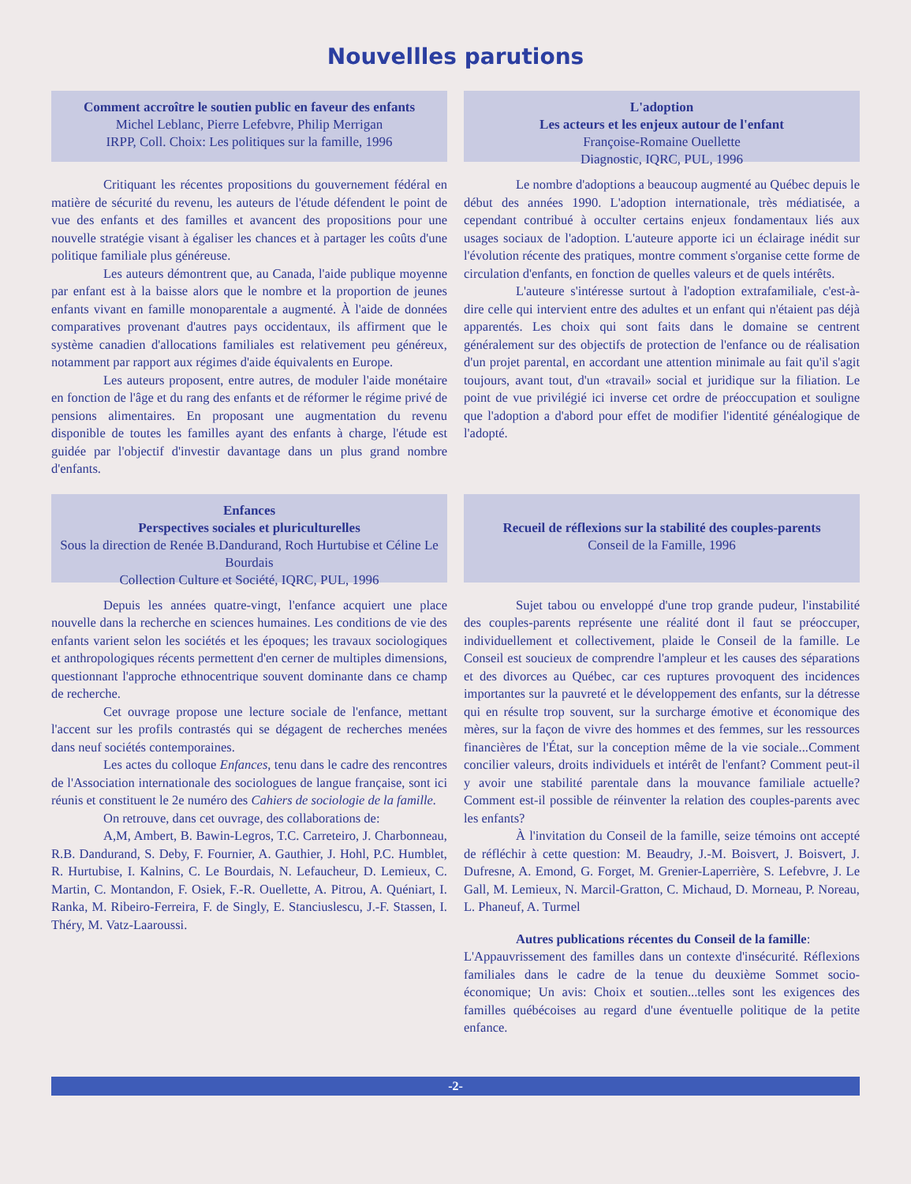Nouvellles parutions
Comment accroître le soutien public en faveur des enfants
Michel Leblanc, Pierre Lefebvre, Philip Merrigan
IRPP, Coll. Choix: Les politiques sur la famille, 1996
Critiquant les récentes propositions du gouvernement fédéral en matière de sécurité du revenu, les auteurs de l'étude défendent le point de vue des enfants et des familles et avancent des propositions pour une nouvelle stratégie visant à égaliser les chances et à partager les coûts d'une politique familiale plus généreuse.
Les auteurs démontrent que, au Canada, l'aide publique moyenne par enfant est à la baisse alors que le nombre et la proportion de jeunes enfants vivant en famille monoparentale a augmenté. À l'aide de données comparatives provenant d'autres pays occidentaux, ils affirment que le système canadien d'allocations familiales est relativement peu généreux, notamment par rapport aux régimes d'aide équivalents en Europe.
Les auteurs proposent, entre autres, de moduler l'aide monétaire en fonction de l'âge et du rang des enfants et de réformer le régime privé de pensions alimentaires. En proposant une augmentation du revenu disponible de toutes les familles ayant des enfants à charge, l'étude est guidée par l'objectif d'investir davantage dans un plus grand nombre d'enfants.
L'adoption
Les acteurs et les enjeux autour de l'enfant
Françoise-Romaine Ouellette
Diagnostic, IQRC, PUL, 1996
Le nombre d'adoptions a beaucoup augmenté au Québec depuis le début des années 1990. L'adoption internationale, très médiatisée, a cependant contribué à occulter certains enjeux fondamentaux liés aux usages sociaux de l'adoption. L'auteure apporte ici un éclairage inédit sur l'évolution récente des pratiques, montre comment s'organise cette forme de circulation d'enfants, en fonction de quelles valeurs et de quels intérêts.
L'auteure s'intéresse surtout à l'adoption extrafamiliale, c'est-à-dire celle qui intervient entre des adultes et un enfant qui n'étaient pas déjà apparentés. Les choix qui sont faits dans le domaine se centrent généralement sur des objectifs de protection de l'enfance ou de réalisation d'un projet parental, en accordant une attention minimale au fait qu'il s'agit toujours, avant tout, d'un «travail» social et juridique sur la filiation. Le point de vue privilégié ici inverse cet ordre de préoccupation et souligne que l'adoption a d'abord pour effet de modifier l'identité généalogique de l'adopté.
Enfances
Perspectives sociales et pluriculturelles
Sous la direction de Renée B.Dandurand, Roch Hurtubise et Céline Le Bourdais
Collection Culture et Société, IQRC, PUL, 1996
Depuis les années quatre-vingt, l'enfance acquiert une place nouvelle dans la recherche en sciences humaines. Les conditions de vie des enfants varient selon les sociétés et les époques; les travaux sociologiques et anthropologiques récents permettent d'en cerner de multiples dimensions, questionnant l'approche ethnocentrique souvent dominante dans ce champ de recherche.
Cet ouvrage propose une lecture sociale de l'enfance, mettant l'accent sur les profils contrastés qui se dégagent de recherches menées dans neuf sociétés contemporaines.
Les actes du colloque Enfances, tenu dans le cadre des rencontres de l'Association internationale des sociologues de langue française, sont ici réunis et constituent le 2e numéro des Cahiers de sociologie de la famille.
On retrouve, dans cet ouvrage, des collaborations de:
A,M, Ambert, B. Bawin-Legros, T.C. Carreteiro, J. Charbonneau, R.B. Dandurand, S. Deby, F. Fournier, A. Gauthier, J. Hohl, P.C. Humblet, R. Hurtubise, I. Kalnins, C. Le Bourdais, N. Lefaucheur, D. Lemieux, C. Martin, C. Montandon, F. Osiek, F.-R. Ouellette, A. Pitrou, A. Quéniart, I. Ranka, M. Ribeiro-Ferreira, F. de Singly, E. Stanciuslescu, J.-F. Stassen, I. Théry, M. Vatz-Laaroussi.
Recueil de réflexions sur la stabilité des couples-parents
Conseil de la Famille, 1996
Sujet tabou ou enveloppé d'une trop grande pudeur, l'instabilité des couples-parents représente une réalité dont il faut se préoccuper, individuellement et collectivement, plaide le Conseil de la famille. Le Conseil est soucieux de comprendre l'ampleur et les causes des séparations et des divorces au Québec, car ces ruptures provoquent des incidences importantes sur la pauvreté et le développement des enfants, sur la détresse qui en résulte trop souvent, sur la surcharge émotive et économique des mères, sur la façon de vivre des hommes et des femmes, sur les ressources financières de l'État, sur la conception même de la vie sociale...Comment concilier valeurs, droits individuels et intérêt de l'enfant? Comment peut-il y avoir une stabilité parentale dans la mouvance familiale actuelle? Comment est-il possible de réinventer la relation des couples-parents avec les enfants?
À l'invitation du Conseil de la famille, seize témoins ont accepté de réfléchir à cette question: M. Beaudry, J.-M. Boisvert, J. Boisvert, J. Dufresne, A. Emond, G. Forget, M. Grenier-Laperrière, S. Lefebvre, J. Le Gall, M. Lemieux, N. Marcil-Gratton, C. Michaud, D. Morneau, P. Noreau, L. Phaneuf, A. Turmel
Autres publications récentes du Conseil de la famille:
L'Appauvrissement des familles dans un contexte d'insécurité. Réflexions familiales dans le cadre de la tenue du deuxième Sommet socio-économique; Un avis: Choix et soutien...telles sont les exigences des familles québécoises au regard d'une éventuelle politique de la petite enfance.
-2-